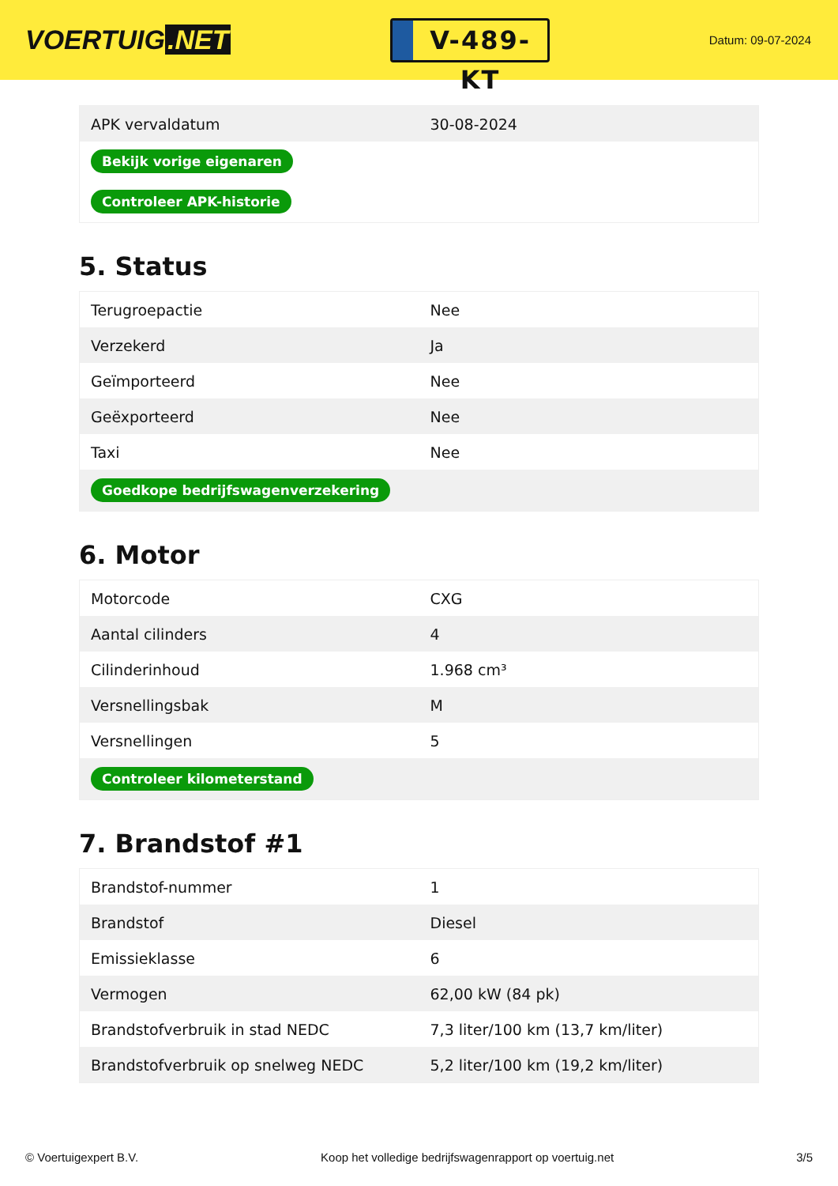VOERTUIG.NET
V-489-KT
Datum: 09-07-2024
| APK vervaldatum | 30-08-2024 |
| Bekijk vorige eigenaren | |
| Controleer APK-historie | |
5. Status
| Terugroepactie | Nee |
| Verzekerd | Ja |
| Geïmporteerd | Nee |
| Geëxporteerd | Nee |
| Taxi | Nee |
| Goedkope bedrijfswagenverzekering | |
6. Motor
| Motorcode | CXG |
| Aantal cilinders | 4 |
| Cilinderinhoud | 1.968 cm³ |
| Versnellingsbak | M |
| Versnellingen | 5 |
| Controleer kilometerstand | |
7. Brandstof #1
| Brandstof-nummer | 1 |
| Brandstof | Diesel |
| Emissieklasse | 6 |
| Vermogen | 62,00 kW (84 pk) |
| Brandstofverbruik in stad NEDC | 7,3 liter/100 km (13,7 km/liter) |
| Brandstofverbruik op snelweg NEDC | 5,2 liter/100 km (19,2 km/liter) |
© Voertuigexpert B.V. Koop het volledige bedrijfswagenrapport op voertuig.net 3/5